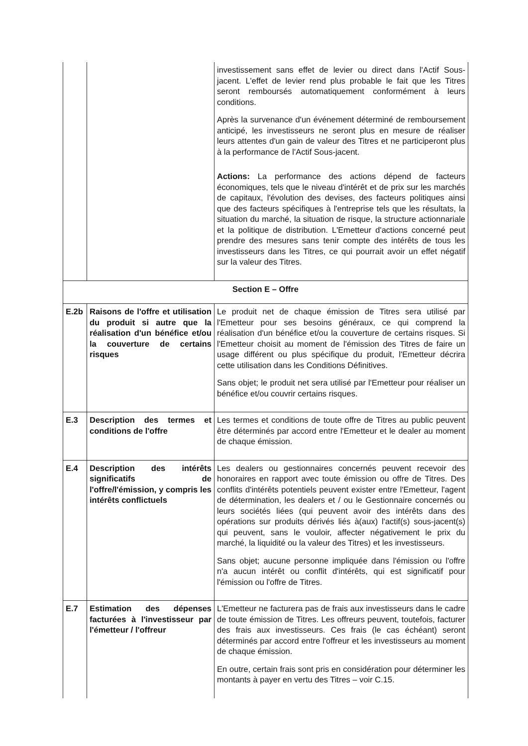| | | investissement sans effet de levier ou direct dans l'Actif Sous-jacent. L'effet de levier rend plus probable le fait que les Titres seront remboursés automatiquement conformément à leurs conditions. Après la survenance d'un événement déterminé de remboursement anticipé, les investisseurs ne seront plus en mesure de réaliser leurs attentes d'un gain de valeur des Titres et ne participeront plus à la performance de l'Actif Sous-jacent. Actions: La performance des actions dépend de facteurs économiques, tels que le niveau d'intérêt et de prix sur les marchés de capitaux, l'évolution des devises, des facteurs politiques ainsi que des facteurs spécifiques à l'entreprise tels que les résultats, la situation du marché, la situation de risque, la structure actionnariale et la politique de distribution. L'Emetteur d'actions concerné peut prendre des mesures sans tenir compte des intérêts de tous les investisseurs dans les Titres, ce qui pourrait avoir un effet négatif sur la valeur des Titres. |
| Section E – Offre | | |
| E.2b | Raisons de l'offre et utilisation du produit si autre que la réalisation d'un bénéfice et/ou la couverture de certains risques | Le produit net de chaque émission de Titres sera utilisé par l'Emetteur pour ses besoins généraux, ce qui comprend la réalisation d'un bénéfice et/ou la couverture de certains risques. Si l'Emetteur choisit au moment de l'émission des Titres de faire un usage différent ou plus spécifique du produit, l'Emetteur décrira cette utilisation dans les Conditions Définitives. Sans objet; le produit net sera utilisé par l'Emetteur pour réaliser un bénéfice et/ou couvrir certains risques. |
| E.3 | Description des termes et conditions de l'offre | Les termes et conditions de toute offre de Titres au public peuvent être déterminés par accord entre l'Emetteur et le dealer au moment de chaque émission. |
| E.4 | Description des intérêts significatifs de l'offre/l'émission, y compris les intérêts conflictuels | Les dealers ou gestionnaires concernés peuvent recevoir des honoraires en rapport avec toute émission ou offre de Titres. Des conflits d'intérêts potentiels peuvent exister entre l'Emetteur, l'agent de détermination, les dealers et / ou le Gestionnaire concernés ou leurs sociétés liées (qui peuvent avoir des intérêts dans des opérations sur produits dérivés liés à(aux) l'actif(s) sous-jacent(s) qui peuvent, sans le vouloir, affecter négativement le prix du marché, la liquidité ou la valeur des Titres) et les investisseurs. Sans objet; aucune personne impliquée dans l'émission ou l'offre n'a aucun intérêt ou conflit d'intérêts, qui est significatif pour l'émission ou l'offre de Titres. |
| E.7 | Estimation des dépenses facturées à l'investisseur par l'émetteur / l'offreur | L'Emetteur ne facturera pas de frais aux investisseurs dans le cadre de toute émission de Titres. Les offreurs peuvent, toutefois, facturer des frais aux investisseurs. Ces frais (le cas échéant) seront déterminés par accord entre l'offreur et les investisseurs au moment de chaque émission. En outre, certain frais sont pris en considération pour déterminer les montants à payer en vertu des Titres – voir C.15. |